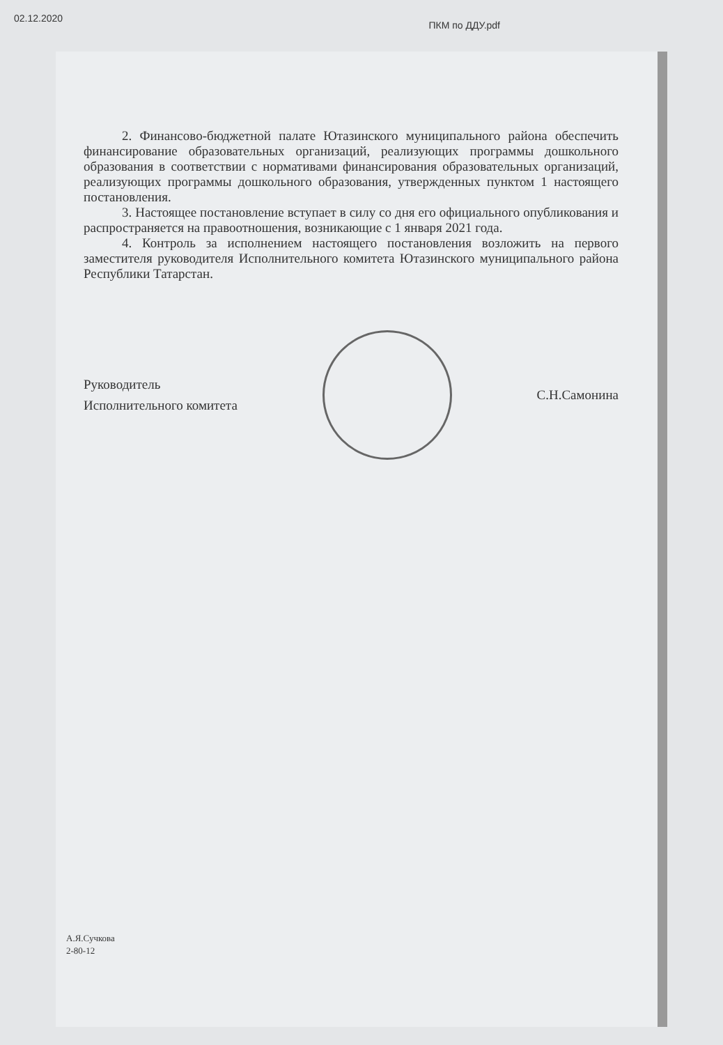02.12.2020 ПКМ по ДДУ.pdf
2. Финансово-бюджетной палате Ютазинского муниципального района обеспечить финансирование образовательных организаций, реализующих программы дошкольного образования в соответствии с нормативами финансирования образовательных организаций, реализующих программы дошкольного образования, утвержденных пунктом 1 настоящего постановления.
3. Настоящее постановление вступает в силу со дня его официального опубликования и распространяется на правоотношения, возникающие с 1 января 2021 года.
4. Контроль за исполнением настоящего постановления возложить на первого заместителя руководителя Исполнительного комитета Ютазинского муниципального района Республики Татарстан.
Руководитель
Исполнительного комитета
С.Н.Самонина
А.Я.Сучкова
2-80-12